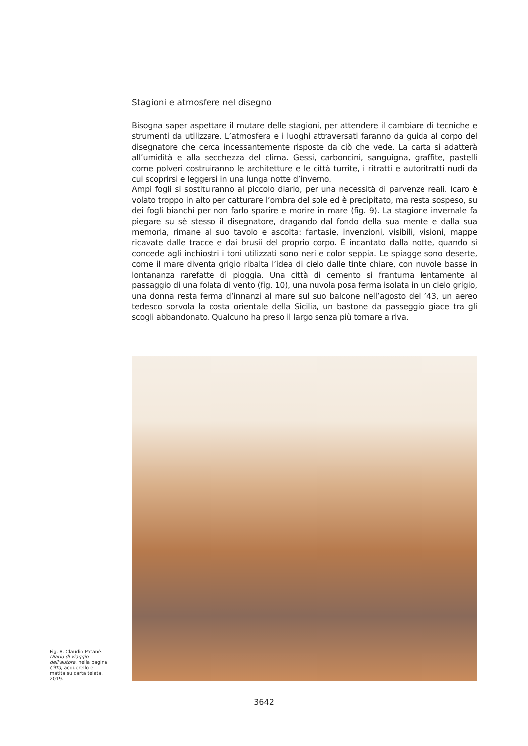Stagioni e atmosfere nel disegno
Bisogna saper aspettare il mutare delle stagioni, per attendere il cambiare di tecniche e strumenti da utilizzare. L’atmosfera e i luoghi attraversati faranno da guida al corpo del disegnatore che cerca incessantemente risposte da ciò che vede. La carta si adatterà all’umidità e alla secchezza del clima. Gessi, carboncini, sanguigna, graffite, pastelli come polveri costruiranno le architetture e le città turrite, i ritratti e autoritratti nudi da cui scoprirsi e leggersi in una lunga notte d’inverno.
Ampi fogli si sostituiranno al piccolo diario, per una necessità di parvenze reali. Icaro è volato troppo in alto per catturare l’ombra del sole ed è precipitato, ma resta sospeso, su dei fogli bianchi per non farlo sparire e morire in mare (fig. 9). La stagione invernale fa piegare su sè stesso il disegnatore, dragando dal fondo della sua mente e dalla sua memoria, rimane al suo tavolo e ascolta: fantasie, invenzioni, visibili, visioni, mappe ricavate dalle tracce e dai brusii del proprio corpo. È incantato dalla notte, quando si concede agli inchiostri i toni utilizzati sono neri e color seppia. Le spiagge sono deserte, come il mare diventa grigio ribalta l’idea di cielo dalle tinte chiare, con nuvole basse in lontananza rarefatte di pioggia. Una città di cemento si frantuma lentamente al passaggio di una folata di vento (fig. 10), una nuvola posa ferma isolata in un cielo grigio, una donna resta ferma d’innanzi al mare sul suo balcone nell’agosto del ’43, un aereo tedesco sorvola la costa orientale della Sicilia, un bastone da passeggio giace tra gli scogli abbandonato. Qualcuno ha preso il largo senza più tornare a riva.
Fig. 8. Claudio Patanè, Diario di viaggio dell’autore, nella pagina Città, acquerello e matita su carta telata, 2019.
3642